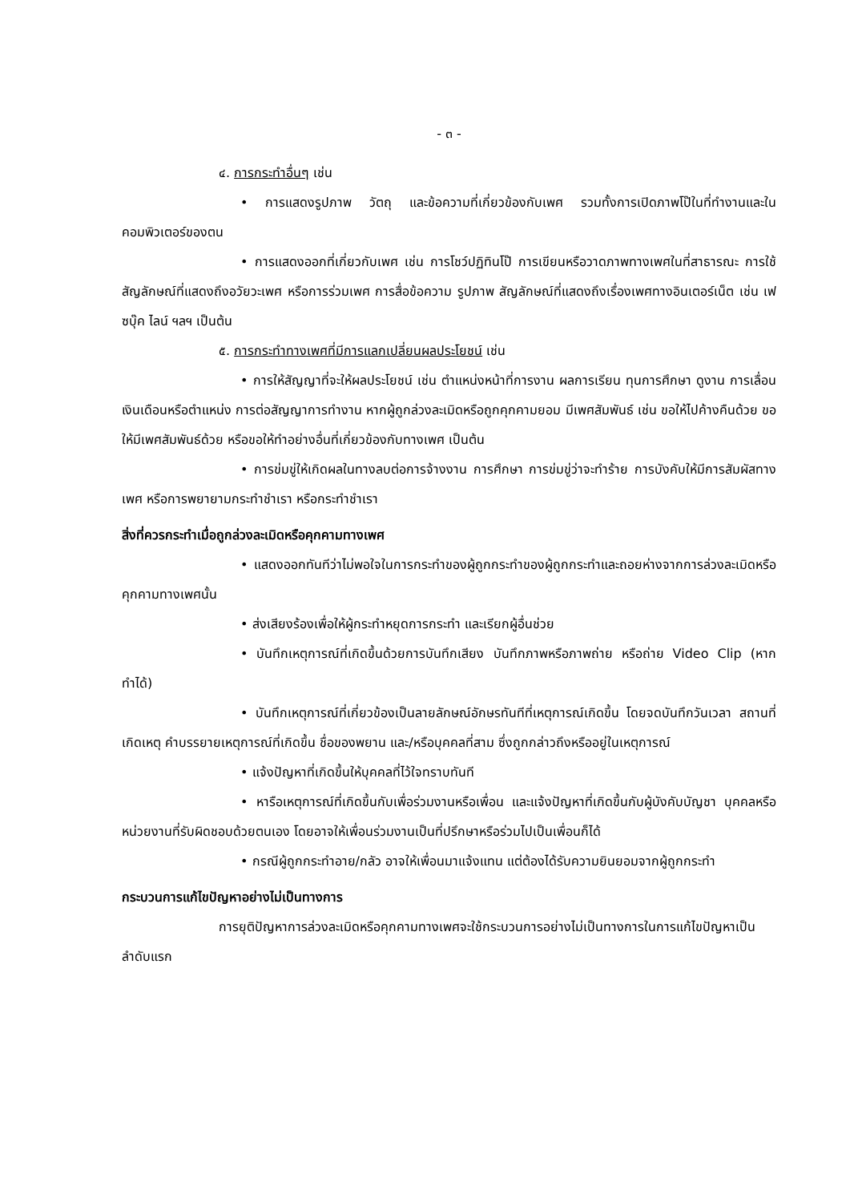- ๓ -
๔. การกระทำอื่นๆ เช่น
• การแสดงรูปภาพ วัตถุ และข้อความที่เกี่ยวข้องกับเพศ รวมทั้งการเปิดภาพโป๊ในที่ทำงานและในคอมพิวเตอร์ของตน
• การแสดงออกที่เกี่ยวกับเพศ เช่น การโชว์ปฏิทินโป๊ การเขียนหรือวาดภาพทางเพศในที่สาธารณะ การใช้สัญลักษณ์ที่แสดงถึงอวัยวะเพศ หรือการร่วมเพศ การสื่อข้อความ รูปภาพ สัญลักษณ์ที่แสดงถึงเรื่องเพศทางอินเตอร์เน็ต เช่น เฟซบุ๊ค ไลน์ ฯลฯ เป็นต้น
๕. การกระทำทางเพศที่มีการแลกเปลี่ยนผลประโยชน์ เช่น
• การให้สัญญาที่จะให้ผลประโยชน์ เช่น ตำแหน่งหน้าที่การงาน ผลการเรียน ทุนการศึกษา ดูงาน การเลื่อนเงินเดือนหรือตำแหน่ง การต่อสัญญาการทำงาน หากผู้ถูกล่วงละเมิดหรือถูกคุกคามยอม มีเพศสัมพันธ์ เช่น ขอให้ไปค้างคืนด้วย ขอให้มีเพศสัมพันธ์ด้วย หรือขอให้ทำอย่างอื่นที่เกี่ยวข้องกับทางเพศ เป็นต้น
• การข่มขู่ให้เกิดผลในทางลบต่อการจ้างงาน การศึกษา การข่มขู่ว่าจะทำร้าย การบังคับให้มีการสัมผัสทางเพศ หรือการพยายามกระทำชำเรา หรือกระทำชำเรา
สิ่งที่ควรกระทำเมื่อถูกล่วงละเมิดหรือคุกคามทางเพศ
• แสดงออกทันทีว่าไม่พอใจในการกระทำของผู้ถูกกระทำของผู้ถูกกระทำและถอยห่างจากการล่วงละเมิดหรือคุกคามทางเพศนั้น
• ส่งเสียงร้องเพื่อให้ผู้กระทำหยุดการกระทำ และเรียกผู้อื่นช่วย
• บันทึกเหตุการณ์ที่เกิดขึ้นด้วยการบันทึกเสียง บันทึกภาพหรือภาพถ่าย หรือถ่าย Video Clip (หากทำได้)
• บันทึกเหตุการณ์ที่เกี่ยวข้องเป็นลายลักษณ์อักษรทันทีที่เหตุการณ์เกิดขึ้น โดยจดบันทึกวันเวลา สถานที่เกิดเหตุ คำบรรยายเหตุการณ์ที่เกิดขึ้น ชื่อของพยาน และ/หรือบุคคลที่สาม ซึ่งถูกกล่าวถึงหรืออยู่ในเหตุการณ์
• แจ้งปัญหาที่เกิดขึ้นให้บุคคลที่ไว้ใจทราบทันที
• หารือเหตุการณ์ที่เกิดขึ้นกับเพื่อร่วมงานหรือเพื่อน และแจ้งปัญหาที่เกิดขึ้นกับผู้บังคับบัญชา บุคคลหรือหน่วยงานที่รับผิดชอบด้วยตนเอง โดยอาจให้เพื่อนร่วมงานเป็นที่ปรึกษาหรือร่วมไปเป็นเพื่อนก็ได้
• กรณีผู้ถูกกระทำอาย/กลัว อาจให้เพื่อนมาแจ้งแทน แต่ต้องได้รับความยินยอมจากผู้ถูกกระทำ
กระบวนการแก้ไขปัญหาอย่างไม่เป็นทางการ
การยุติปัญหาการล่วงละเมิดหรือคุกคามทางเพศจะใช้กระบวนการอย่างไม่เป็นทางการในการแก้ไขปัญหาเป็นลำดับแรก